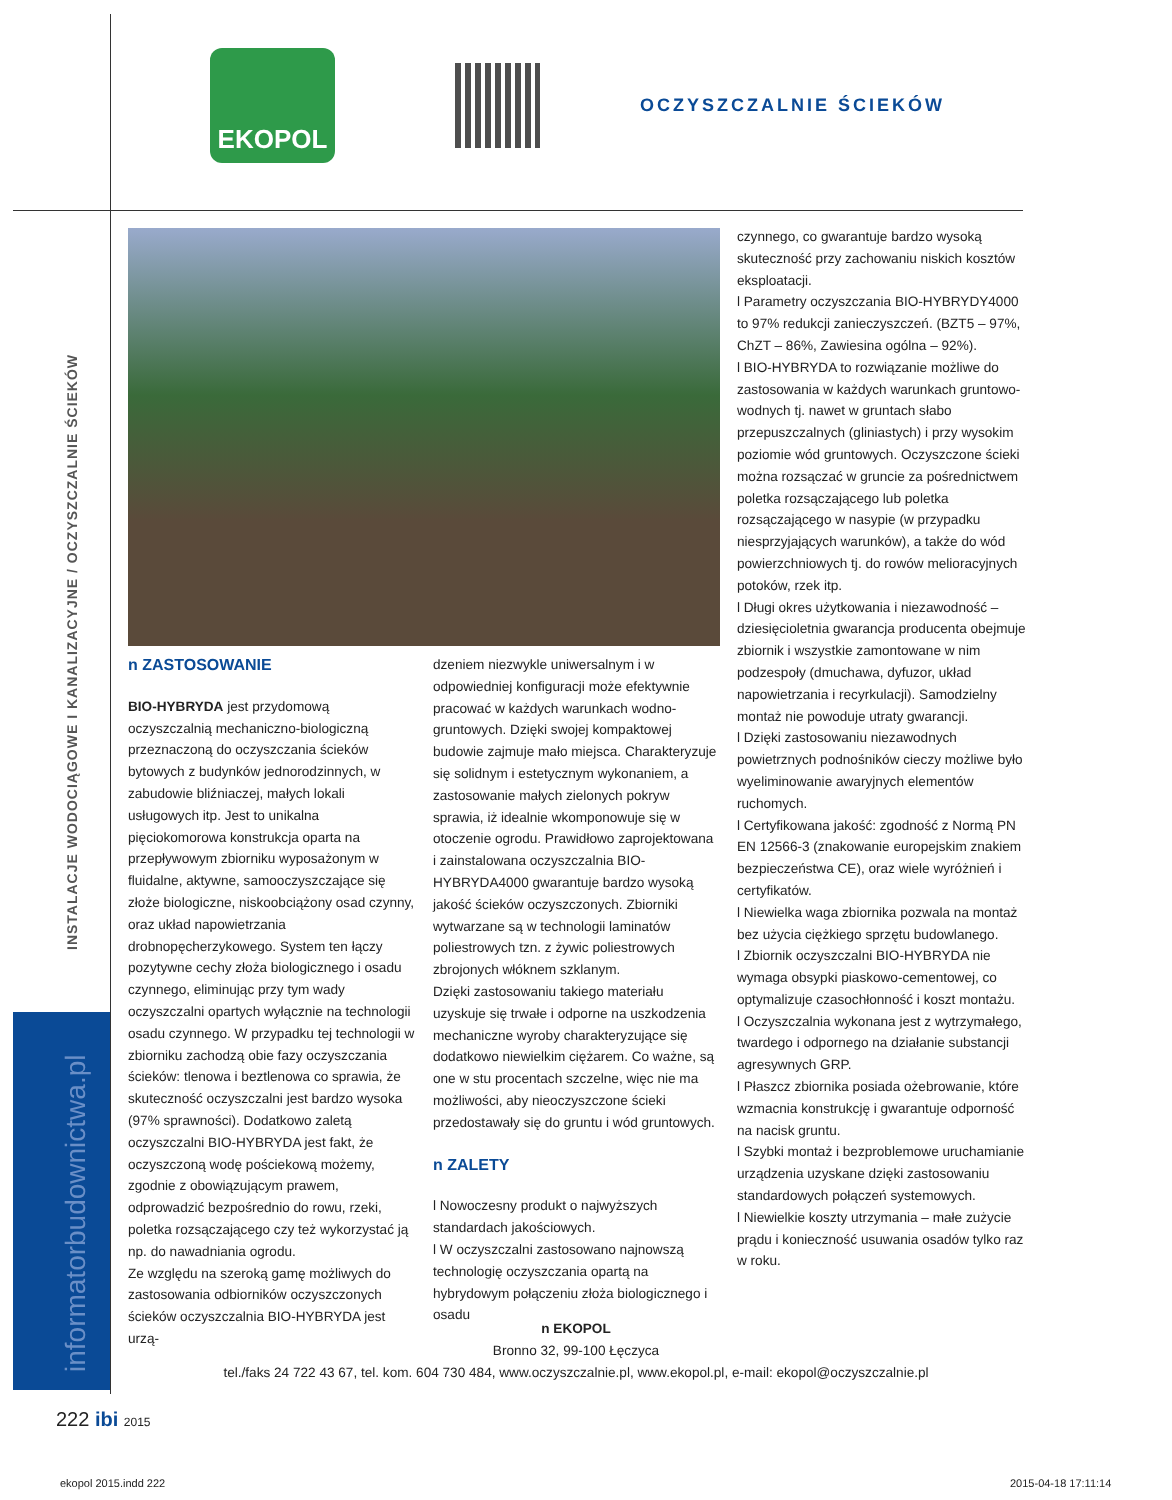EKOPOL
OCZYSZCZALNIE ŚCIEKÓW
INSTALACJE WODOCIĄGOWE I KANALIZACYJNE / OCZYSZCZALNIE ŚCIEKÓW
informatorbudownictwa.pl
n ZASTOSOWANIE
BIO-HYBRYDA jest przydomową oczyszczalnią mechaniczno-biologiczną przeznaczoną do oczyszczania ścieków bytowych z budynków jednorodzinnych, w zabudowie bliźniaczej, małych lokali usługowych itp. Jest to unikalna pięciokomorowa konstrukcja oparta na przepływowym zbiorniku wyposażonym w fluidalne, aktywne, samooczyszczające się złoże biologiczne, niskoobciążony osad czynny, oraz układ napowietrzania drobnopęcherzykowego. System ten łączy pozytywne cechy złoża biologicznego i osadu czynnego, eliminując przy tym wady oczyszczalni opartych wyłącznie na technologii osadu czynnego. W przypadku tej technologii w zbiorniku zachodzą obie fazy oczyszczania ścieków: tlenowa i beztlenowa co sprawia, że skuteczność oczyszczalni jest bardzo wysoka (97% sprawności). Dodatkowo zaletą oczyszczalni BIO-HYBRYDA jest fakt, że oczyszczoną wodę pościekową możemy, zgodnie z obowiązującym prawem, odprowadzić bezpośrednio do rowu, rzeki, poletka rozsączającego czy też wykorzystać ją np. do nawadniania ogrodu.
Ze względu na szeroką gamę możliwych do zastosowania odbiorników oczyszczonych ścieków oczyszczalnia BIO-HYBRYDA jest urzą-
dzeniem niezwykle uniwersalnym i w odpowiedniej konfiguracji może efektywnie pracować w każdych warunkach wodno-gruntowych. Dzięki swojej kompaktowej budowie zajmuje mało miejsca. Charakteryzuje się solidnym i estetycznym wykonaniem, a zastosowanie małych zielonych pokryw sprawia, iż idealnie wkomponowuje się w otoczenie ogrodu. Prawidłowo zaprojektowana i zainstalowana oczyszczalnia BIO-HYBRYDA4000 gwarantuje bardzo wysoką jakość ścieków oczyszczonych. Zbiorniki wytwarzane są w technologii laminatów poliestrowych tzn. z żywic poliestrowych zbrojonych włóknem szklanym.
Dzięki zastosowaniu takiego materiału uzyskuje się trwałe i odporne na uszkodzenia mechaniczne wyroby charakteryzujące się dodatkowo niewielkim ciężarem. Co ważne, są one w stu procentach szczelne, więc nie ma możliwości, aby nieoczyszczone ścieki przedostawały się do gruntu i wód gruntowych.
n ZALETY
l Nowoczesny produkt o najwyższych standardach jakościowych.
l W oczyszczalni zastosowano najnowszą technologię oczyszczania opartą na hybrydowym połączeniu złoża biologicznego i osadu
czynnego, co gwarantuje bardzo wysoką skuteczność przy zachowaniu niskich kosztów eksploatacji.
l Parametry oczyszczania BIO-HYBRYDY4000 to 97% redukcji zanieczyszczeń. (BZT5 – 97%, ChZT – 86%, Zawiesina ogólna – 92%).
l BIO-HYBRYDA to rozwiązanie możliwe do zastosowania w każdych warunkach gruntowo-wodnych tj. nawet w gruntach słabo przepuszczalnych (gliniastych) i przy wysokim poziomie wód gruntowych. Oczyszczone ścieki można rozsączać w gruncie za pośrednictwem poletka rozsączającego lub poletka rozsączającego w nasypie (w przypadku niesprzyjających warunków), a także do wód powierzchniowych tj. do rowów melioracyjnych potoków, rzek itp.
l Długi okres użytkowania i niezawodność – dziesięcioletnia gwarancja producenta obejmuje zbiornik i wszystkie zamontowane w nim podzespoły (dmuchawa, dyfuzor, układ napowietrzania i recyrkulacji). Samodzielny montaż nie powoduje utraty gwarancji.
l Dzięki zastosowaniu niezawodnych powietrznych podnośników cieczy możliwe było wyeliminowanie awaryjnych elementów ruchomych.
l Certyfikowana jakość: zgodność z Normą PN EN 12566-3 (znakowanie europejskim znakiem bezpieczeństwa CE), oraz wiele wyróżnień i certyfikatów.
l Niewielka waga zbiornika pozwala na montaż bez użycia ciężkiego sprzętu budowlanego.
l Zbiornik oczyszczalni BIO-HYBRYDA nie wymaga obsypki piaskowo-cementowej, co optymalizuje czasochłonność i koszt montażu.
l Oczyszczalnia wykonana jest z wytrzymałego, twardego i odpornego na działanie substancji agresywnych GRP.
l Płaszcz zbiornika posiada ożebrowanie, które wzmacnia konstrukcję i gwarantuje odporność na nacisk gruntu.
l Szybki montaż i bezproblemowe uruchamianie urządzenia uzyskane dzięki zastosowaniu standardowych połączeń systemowych.
l Niewielkie koszty utrzymania – małe zużycie prądu i konieczność usuwania osadów tylko raz w roku.
n EKOPOL
Bronno 32, 99-100 Łęczyca
tel./faks 24 722 43 67, tel. kom. 604 730 484, www.oczyszczalnie.pl, www.ekopol.pl, e-mail: ekopol@oczyszczalnie.pl
222 ibi 2015
ekopol 2015.indd 222 2015-04-18 17:11:14